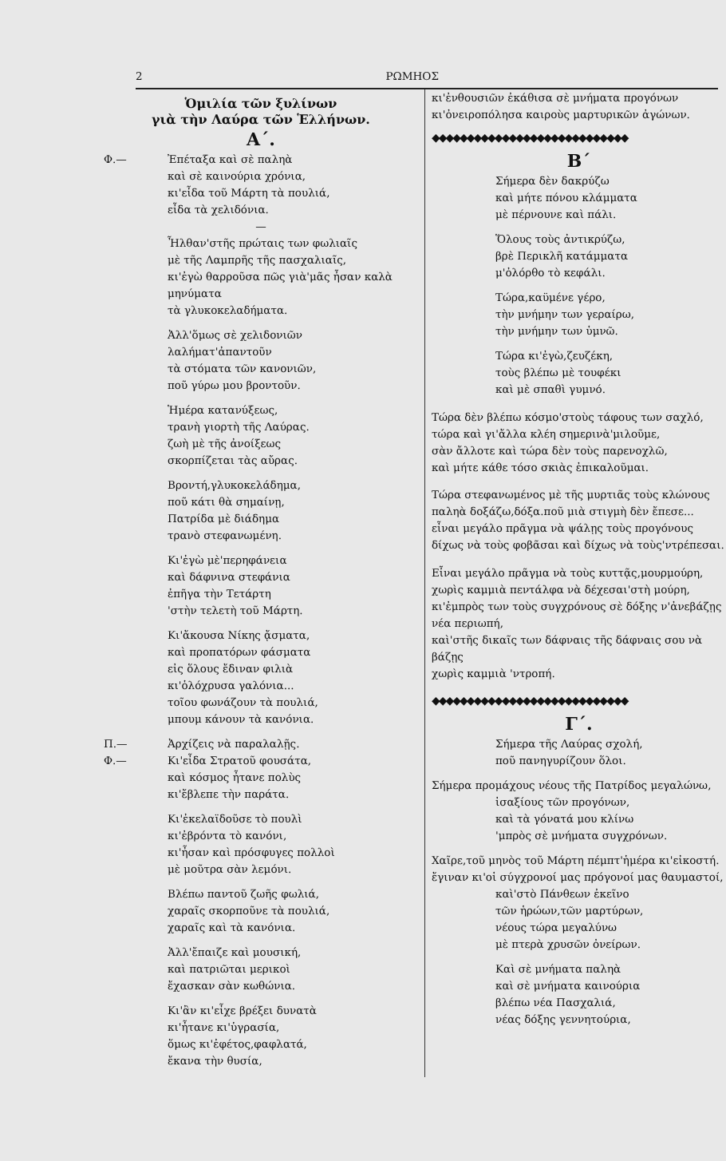2 ΡΩΜΗΟΣ
Ὁμιλία τῶν ξυλίνων
γιὰ τὴν Λαύρα τῶν Ἑλλήνων.
Α΄.
Φ.— Ἐπέταξα καὶ σὲ παληὰ
καὶ σὲ καινούρια χρόνια,
κι'εἶδα τοῦ Μάρτη τὰ πουλιά,
εἶδα τὰ χελιδόνια.
—
Ἦλθαν'στῆς πρώταις των φωλιαῖς
μὲ τῆς Λαμπρῆς τῆς πασχαλιαῖς,
κι'ἐγὼ θαρροῦσα πῶς γιὰ'μᾶς ἦσαν καλὰ μηνύματα
τὰ γλυκοκελαδήματα.
Ἀλλ'ὅμως σὲ χελιδονιῶν
λαλήματ'ἀπαντοῦν
τὰ στόματα τῶν κανονιῶν,
ποῦ γύρω μου βροντοῦν.
Ἡμέρα κατανύξεως,
τρανὴ γιορτὴ τῆς Λαύρας.
ζωὴ μὲ τῆς ἀνοίξεως
σκορπίζεται τὰς αὔρας.
Βροντή,γλυκοκελάδημα,
ποῦ κάτι θὰ σημαίνῃ,
Πατρίδα μὲ διάδημα
τρανὸ στεφανωμένη.
Κι'ἐγὼ μὲ'περηφάνεια
καὶ δάφνινα στεφάνια
ἐπῆγα τὴν Τετάρτη
'στὴν τελετὴ τοῦ Μάρτη.
Κι'ἄκουσα Νίκης ᾄσματα,
καὶ προπατόρων φάσματα
εἰς ὅλους ἔδιναν φιλιὰ
κι'ὁλόχρυσα γαλόνια...
τοῖου φωνάζουν τὰ πουλιά,
μπουμ κάνουν τὰ κανόνια.
Π.—
Φ.—
Ἀρχίζεις νὰ παραλαλῇς.
Κι'εἶδα Στρατοῦ φουσάτα,
καὶ κόσμος ἦτανε πολὺς
κι'ἔβλεπε τὴν παράτα.
Κι'ἐκελαϊδοῦσε τὸ πουλὶ
κι'ἐβρόντα τὸ κανόνι,
κι'ἦσαν καὶ πρόσφυγες πολλοὶ
μὲ μοῦτρα σὰν λεμόνι.
Βλέπω παντοῦ ζωῆς φωλιά,
χαραῖς σκορποῦνε τὰ πουλιά,
χαραῖς καὶ τὰ κανόνια.
Ἀλλ'ἔπαιζε καὶ μουσική,
καὶ πατριῶται μερικοὶ
ἔχασκαν σὰν κωθώνια.
Κι'ἂν κι'εἶχε βρέξει δυνατὰ
κι'ἦτανε κι'ὑγρασία,
ὅμως κι'ἐφέτος,φαφλατά,
ἔκανα τὴν θυσία,
κι'ἐνθουσιῶν ἐκάθισα σὲ μνήματα προγόνων
κι'ὀνειροπόλησα καιροὺς μαρτυρικῶν ἀγώνων.
◆◆◆◆◆◆◆◆◆◆◆◆◆◆◆◆◆◆◆◆◆◆◆◆◆◆◆◆
Β΄
Σήμερα δὲν δακρύζω
καὶ μήτε πόνου κλάμματα
μὲ πέρνουνε καὶ πάλι.
Ὅλους τοὺς ἀντικρύζω,
βρὲ Περικλῆ κατάμματα
μ'ὀλόρθο τὸ κεφάλι.
Τώρα,καϋμένε γέρο,
τὴν μνήμην των γεραίρω,
τὴν μνήμην των ὑμνῶ.
Τώρα κι'ἐγὼ,ζευζέκη,
τοὺς βλέπω μὲ τουφέκι
καὶ μὲ σπαθὶ γυμνό.
Τώρα δὲν βλέπω κόσμο'στοὺς τάφους των σαχλό,
τώρα καὶ γι'ἄλλα κλέη σημερινὰ'μιλοῦμε,
σὰν ἄλλοτε καὶ τώρα δὲν τοὺς παρενοχλῶ,
καὶ μήτε κάθε τόσο σκιὰς ἐπικαλοῦμαι.
Τώρα στεφανωμένος μὲ τῆς μυρτιᾶς τοὺς κλώνους
παληὰ δοξάζω,δόξα.ποῦ μιὰ στιγμὴ δὲν ἔπεσε...
εἶναι μεγάλο πρᾶγμα νὰ ψάλῃς τοὺς προγόνους
δίχως νὰ τοὺς φοβᾶσαι καὶ δίχως νὰ τοὺς'ντρέπεσαι.
Εἶναι μεγάλο πρᾶγμα νὰ τοὺς κυττᾷς,μουρμούρη,
χωρὶς καμμιὰ πεντάλφα νὰ δέχεσαι'στὴ μούρη,
κι'ἐμπρὸς των τοὺς συγχρόνους σὲ δόξης ν'ἀνεβάζῃς
νέα περιωπή,
καὶ'στῆς δικαῖς των δάφναις τῆς δάφναις σου νὰ βάζῃς
χωρὶς καμμιὰ 'ντροπή.
◆◆◆◆◆◆◆◆◆◆◆◆◆◆◆◆◆◆◆◆◆◆◆◆◆◆◆◆
Γ΄.
Σήμερα τῆς Λαύρας σχολή,
ποῦ πανηγυρίζουν ὅλοι.
Σήμερα προμάχους νέους τῆς Πατρίδος μεγαλώνω,
ἰσαξίους τῶν προγόνων,
καὶ τὰ γόνατά μου κλίνω
'μπρὸς σὲ μνήματα συγχρόνων.
Χαῖρε,τοῦ μηνὸς τοῦ Μάρτη πέμπτ'ἡμέρα κι'εἰκοστή.
ἔγιναν κι'οἱ σύγχρονοί μας πρόγονοί μας θαυμαστοί,
καὶ'στὸ Πάνθεων ἐκεῖνο
τῶν ἡρώων,τῶν μαρτύρων,
νέους τώρα μεγαλύνω
μὲ πτερὰ χρυσῶν ὀνείρων.
Καὶ σὲ μνήματα παληὰ
καὶ σὲ μνήματα καινούρια
βλέπω νέα Πασχαλιά,
νέας δόξης γεννητούρια,